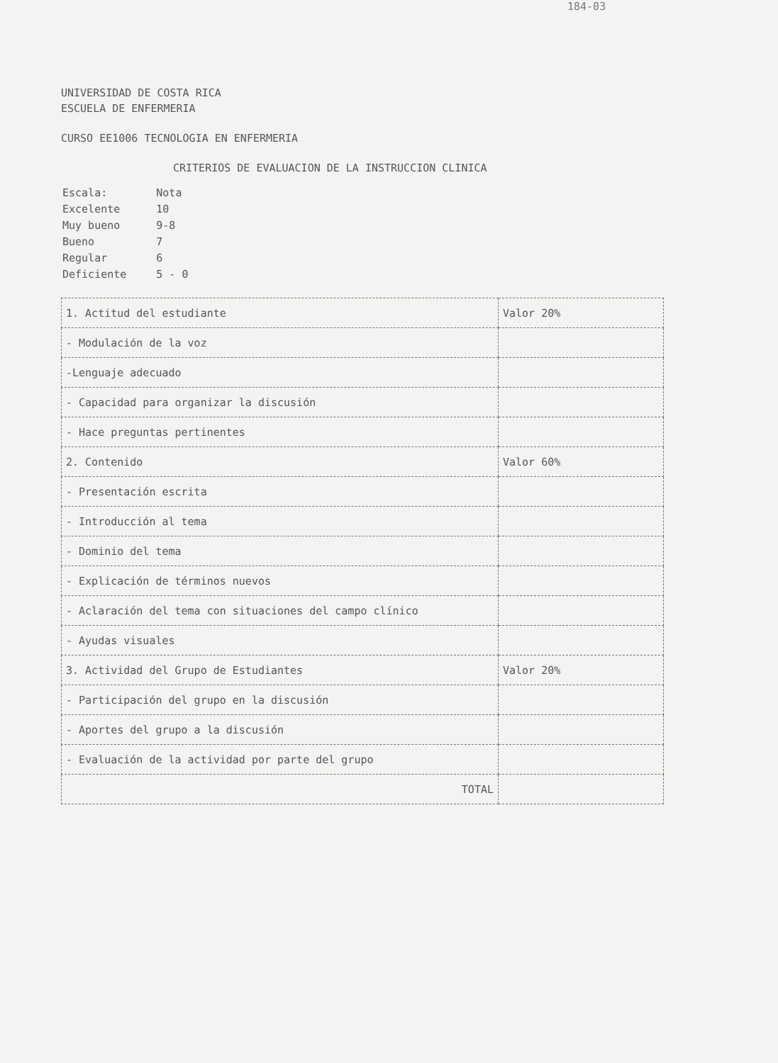184-03
UNIVERSIDAD DE COSTA RICA
ESCUELA DE ENFERMERIA
CURSO EE1006 TECNOLOGIA EN ENFERMERIA
CRITERIOS DE EVALUACION DE LA INSTRUCCION CLINICA
| Escala: | Nota |
| Excelente | 10 |
| Muy bueno | 9-8 |
| Bueno | 7 |
| Regular | 6 |
| Deficiente | 5 - 0 |
| 1. Actitud del estudiante | Valor 20% |
| - Modulación de la voz | |
| -Lenguaje adecuado | |
| - Capacidad para organizar la discusión | |
| - Hace preguntas pertinentes | |
| 2. Contenido | Valor 60% |
| - Presentación escrita | |
| - Introducción al tema | |
| - Dominio del tema | |
| - Explicación de términos nuevos | |
| - Aclaración del tema con situaciones del campo clínico | |
| - Ayudas visuales | |
| 3. Actividad del Grupo de Estudiantes | Valor 20% |
| - Participación del grupo en la discusión | |
| - Aportes del grupo a la discusión | |
| - Evaluación de la actividad por parte del grupo | |
| TOTAL | |